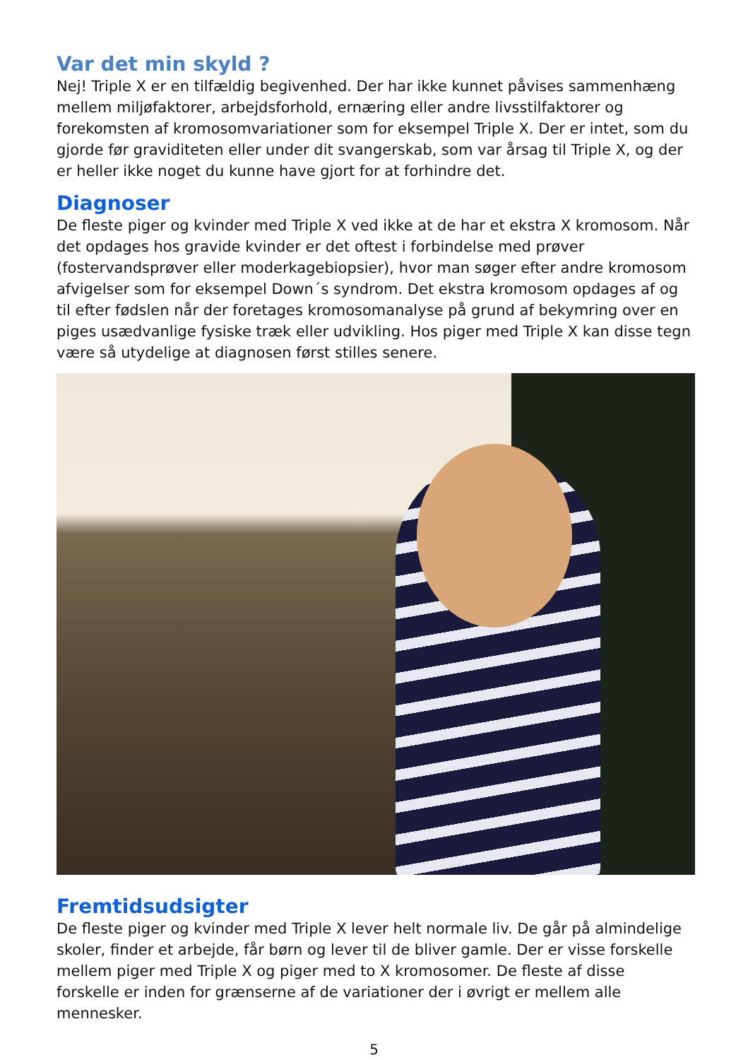Var det min skyld ?
Nej! Triple X er en tilfældig begivenhed. Der har ikke kunnet påvises sammenhæng mellem miljøfaktorer, arbejdsforhold, ernæring eller andre livsstilfaktorer og forekomsten af kromosomvariationer som for eksempel Triple X. Der er intet, som du gjorde før graviditeten eller under dit svangerskab, som var årsag til Triple X, og der er heller ikke noget du kunne have gjort for at forhindre det.
Diagnoser
De fleste piger og kvinder med Triple X ved ikke at de har et ekstra X kromosom. Når det opdages hos gravide kvinder er det oftest i forbindelse med prøver (fostervandsprøver eller moderkagebiopsier), hvor man søger efter andre kromosom afvigelser som for eksempel Down´s syndrom. Det ekstra kromosom opdages af og til efter fødslen når der foretages kromosomanalyse på grund af bekymring over en piges usædvanlige fysiske træk eller udvikling. Hos piger med Triple X kan disse tegn være så utydelige at diagnosen først stilles senere.
Fremtidsudsigter
De fleste piger og kvinder med Triple X lever helt normale liv. De går på almindelige skoler, finder et arbejde, får børn og lever til de bliver gamle. Der er visse forskelle mellem piger med Triple X og piger med to X kromosomer. De fleste af disse forskelle er inden for grænserne af de variationer der i øvrigt er mellem alle mennesker.
5